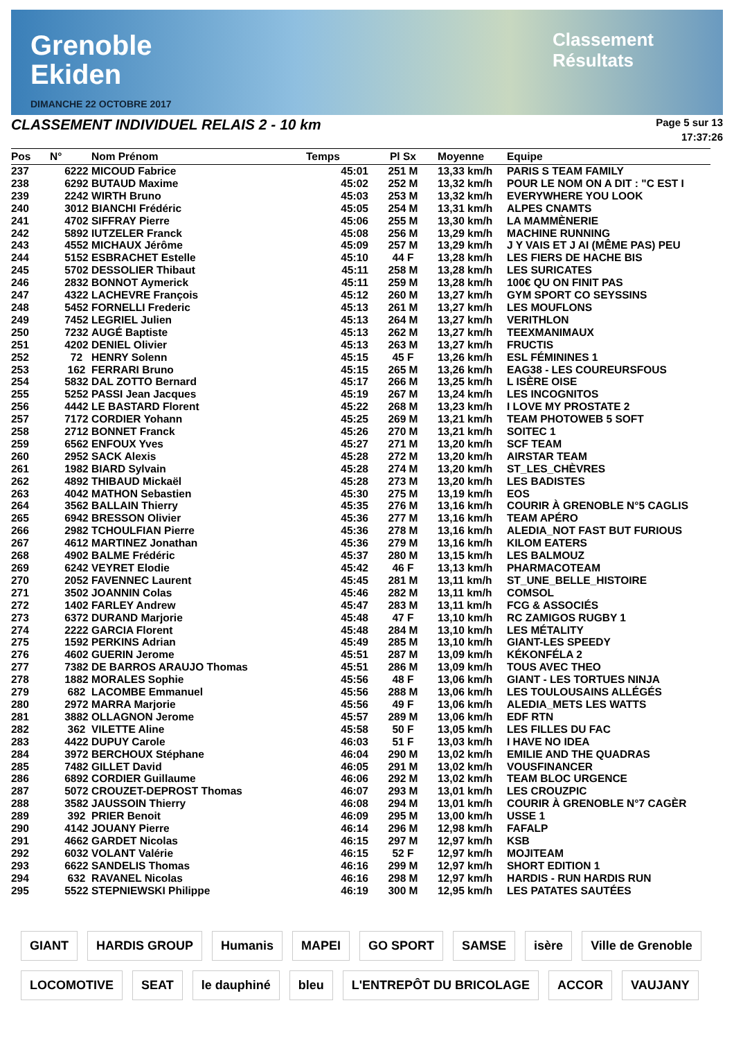Grenoble
Ekiden
DIMANCHE 22 OCTOBRE 2017
Classement
Résultats
CLASSEMENT INDIVIDUEL RELAIS 2 - 10 km
Page 5 sur 13
17:37:26
| Pos | N° | Nom Prénom | Temps | Pl Sx | Moyenne | Equipe |
| --- | --- | --- | --- | --- | --- | --- |
| 237 | 6222 | MICOUD Fabrice | 45:01 | 251 M | 13,33 km/h | PARIS S TEAM FAMILY |
| 238 | 6292 | BUTAUD Maxime | 45:02 | 252 M | 13,32 km/h | POUR LE NOM ON A DIT : "C EST I |
| 239 | 2242 | WIRTH Bruno | 45:03 | 253 M | 13,32 km/h | EVERYWHERE YOU LOOK |
| 240 | 3012 | BIANCHI Frédéric | 45:05 | 254 M | 13,31 km/h | ALPES CNAMTS |
| 241 | 4702 | SIFFRAY Pierre | 45:06 | 255 M | 13,30 km/h | LA MAMMÈNERIE |
| 242 | 5892 | IUTZELER Franck | 45:08 | 256 M | 13,29 km/h | MACHINE RUNNING |
| 243 | 4552 | MICHAUX Jérôme | 45:09 | 257 M | 13,29 km/h | J Y VAIS ET J AI (MÊME PAS) PEU |
| 244 | 5152 | ESBRACHET Estelle | 45:10 | 44 F | 13,28 km/h | LES FIERS DE HACHE BIS |
| 245 | 5702 | DESSOLIER Thibaut | 45:11 | 258 M | 13,28 km/h | LES SURICATES |
| 246 | 2832 | BONNOT Aymerick | 45:11 | 259 M | 13,28 km/h | 100€ QU ON FINIT PAS |
| 247 | 4322 | LACHEVRE François | 45:12 | 260 M | 13,27 km/h | GYM SPORT CO SEYSSINS |
| 248 | 5452 | FORNELLI Frederic | 45:13 | 261 M | 13,27 km/h | LES MOUFLONS |
| 249 | 7452 | LEGRIEL Julien | 45:13 | 264 M | 13,27 km/h | VERITHLON |
| 250 | 7232 | AUGÉ Baptiste | 45:13 | 262 M | 13,27 km/h | TEEXMANIMAUX |
| 251 | 4202 | DENIEL Olivier | 45:13 | 263 M | 13,27 km/h | FRUCTIS |
| 252 | 72 | HENRY Solenn | 45:15 | 45 F | 13,26 km/h | ESL FÉMININES 1 |
| 253 | 162 | FERRARI Bruno | 45:15 | 265 M | 13,26 km/h | EAG38 - LES COUREURSFOUS |
| 254 | 5832 | DAL ZOTTO Bernard | 45:17 | 266 M | 13,25 km/h | L ISÈRE OISE |
| 255 | 5252 | PASSI Jean Jacques | 45:19 | 267 M | 13,24 km/h | LES INCOGNITOS |
| 256 | 4442 | LE BASTARD Florent | 45:22 | 268 M | 13,23 km/h | I LOVE MY PROSTATE 2 |
| 257 | 7172 | CORDIER Yohann | 45:25 | 269 M | 13,21 km/h | TEAM PHOTOWEB 5 SOFT |
| 258 | 2712 | BONNET Franck | 45:26 | 270 M | 13,21 km/h | SOITEC 1 |
| 259 | 6562 | ENFOUX Yves | 45:27 | 271 M | 13,20 km/h | SCF TEAM |
| 260 | 2952 | SACK Alexis | 45:28 | 272 M | 13,20 km/h | AIRSTAR TEAM |
| 261 | 1982 | BIARD Sylvain | 45:28 | 274 M | 13,20 km/h | ST_LES_CHÈVRES |
| 262 | 4892 | THIBAUD Mickaël | 45:28 | 273 M | 13,20 km/h | LES BADISTES |
| 263 | 4042 | MATHON Sebastien | 45:30 | 275 M | 13,19 km/h | EOS |
| 264 | 3562 | BALLAIN Thierry | 45:35 | 276 M | 13,16 km/h | COURIR À GRENOBLE N°5 CAGLIS |
| 265 | 6942 | BRESSON Olivier | 45:36 | 277 M | 13,16 km/h | TEAM APÉRO |
| 266 | 2982 | TCHOULFIAN Pierre | 45:36 | 278 M | 13,16 km/h | ALEDIA_NOT FAST BUT FURIOUS |
| 267 | 4612 | MARTINEZ Jonathan | 45:36 | 279 M | 13,16 km/h | KILOM EATERS |
| 268 | 4902 | BALME Frédéric | 45:37 | 280 M | 13,15 km/h | LES BALMOUZ |
| 269 | 6242 | VEYRET Elodie | 45:42 | 46 F | 13,13 km/h | PHARMACOTEAM |
| 270 | 2052 | FAVENNEC Laurent | 45:45 | 281 M | 13,11 km/h | ST_UNE_BELLE_HISTOIRE |
| 271 | 3502 | JOANNIN Colas | 45:46 | 282 M | 13,11 km/h | COMSOL |
| 272 | 1402 | FARLEY Andrew | 45:47 | 283 M | 13,11 km/h | FCG & ASSOCIÉS |
| 273 | 6372 | DURAND Marjorie | 45:48 | 47 F | 13,10 km/h | RC ZAMIGOS RUGBY 1 |
| 274 | 2222 | GARCIA Florent | 45:48 | 284 M | 13,10 km/h | LES MÉTALITY |
| 275 | 1592 | PERKINS Adrian | 45:49 | 285 M | 13,10 km/h | GIANT-LES SPEEDY |
| 276 | 4602 | GUERIN Jerome | 45:51 | 287 M | 13,09 km/h | KÉKONFÉLA 2 |
| 277 | 7382 | DE BARROS ARAUJO Thomas | 45:51 | 286 M | 13,09 km/h | TOUS AVEC THEO |
| 278 | 1882 | MORALES Sophie | 45:56 | 48 F | 13,06 km/h | GIANT - LES TORTUES NINJA |
| 279 | 682 | LACOMBE Emmanuel | 45:56 | 288 M | 13,06 km/h | LES TOULOUSAINS ALLÉGÉS |
| 280 | 2972 | MARRA Marjorie | 45:56 | 49 F | 13,06 km/h | ALEDIA_METS LES WATTS |
| 281 | 3882 | OLLAGNON Jerome | 45:57 | 289 M | 13,06 km/h | EDF RTN |
| 282 | 362 | VILETTE Aline | 45:58 | 50 F | 13,05 km/h | LES FILLES DU FAC |
| 283 | 4422 | DUPUY Carole | 46:03 | 51 F | 13,03 km/h | I HAVE NO IDEA |
| 284 | 3972 | BERCHOUX Stéphane | 46:04 | 290 M | 13,02 km/h | EMILIE AND THE QUADRAS |
| 285 | 7482 | GILLET David | 46:05 | 291 M | 13,02 km/h | VOUSFINANCER |
| 286 | 6892 | CORDIER Guillaume | 46:06 | 292 M | 13,02 km/h | TEAM BLOC URGENCE |
| 287 | 5072 | CROUZET-DEPROST Thomas | 46:07 | 293 M | 13,01 km/h | LES CROUZPIC |
| 288 | 3582 | JAUSSOIN Thierry | 46:08 | 294 M | 13,01 km/h | COURIR À GRENOBLE N°7 CAGÈR |
| 289 | 392 | PRIER Benoit | 46:09 | 295 M | 13,00 km/h | USSE 1 |
| 290 | 4142 | JOUANY Pierre | 46:14 | 296 M | 12,98 km/h | FAFALP |
| 291 | 4662 | GARDET Nicolas | 46:15 | 297 M | 12,97 km/h | KSB |
| 292 | 6032 | VOLANT Valérie | 46:15 | 52 F | 12,97 km/h | MOJITEAM |
| 293 | 6622 | SANDELIS Thomas | 46:16 | 299 M | 12,97 km/h | SHORT EDITION 1 |
| 294 | 632 | RAVANEL Nicolas | 46:16 | 298 M | 12,97 km/h | HARDIS - RUN HARDIS RUN |
| 295 | 5522 | STEPNIEWSKI Philippe | 46:19 | 300 M | 12,95 km/h | LES PATATES SAUTÉES |
GIANT HARDIS GROUP Humanis MAPEI GO SPORT SAMSE isère Ville de Grenoble LOCOMOTIVE SEAT le dauphiné bleu L'ENTREPÔT DU BRICOLAGE ACCOR VAUJANY